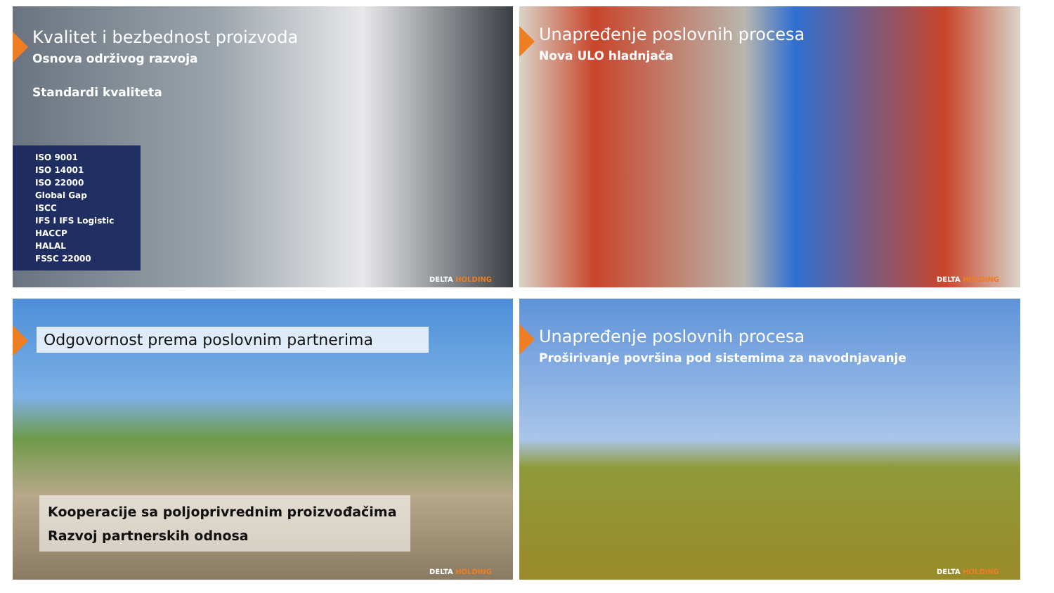Kvalitet i bezbednost proizvoda
Osnova održivog razvoja
Standardi kvaliteta
ISO 9001
ISO 14001
ISO 22000
Global Gap
ISCC
IFS I IFS Logistic
HACCP
HALAL
FSSC 22000
DELTA HOLDING
Unapređenje poslovnih procesa
Nova ULO hladnjača
DELTA HOLDING
Odgovornost prema poslovnim partnerima
Kooperacije sa poljoprivrednim proizvođačima
Razvoj partnerskih odnosa
DELTA HOLDING
Unapređenje poslovnih procesa
Proširivanje površina pod sistemima za navodnjavanje
DELTA HOLDING